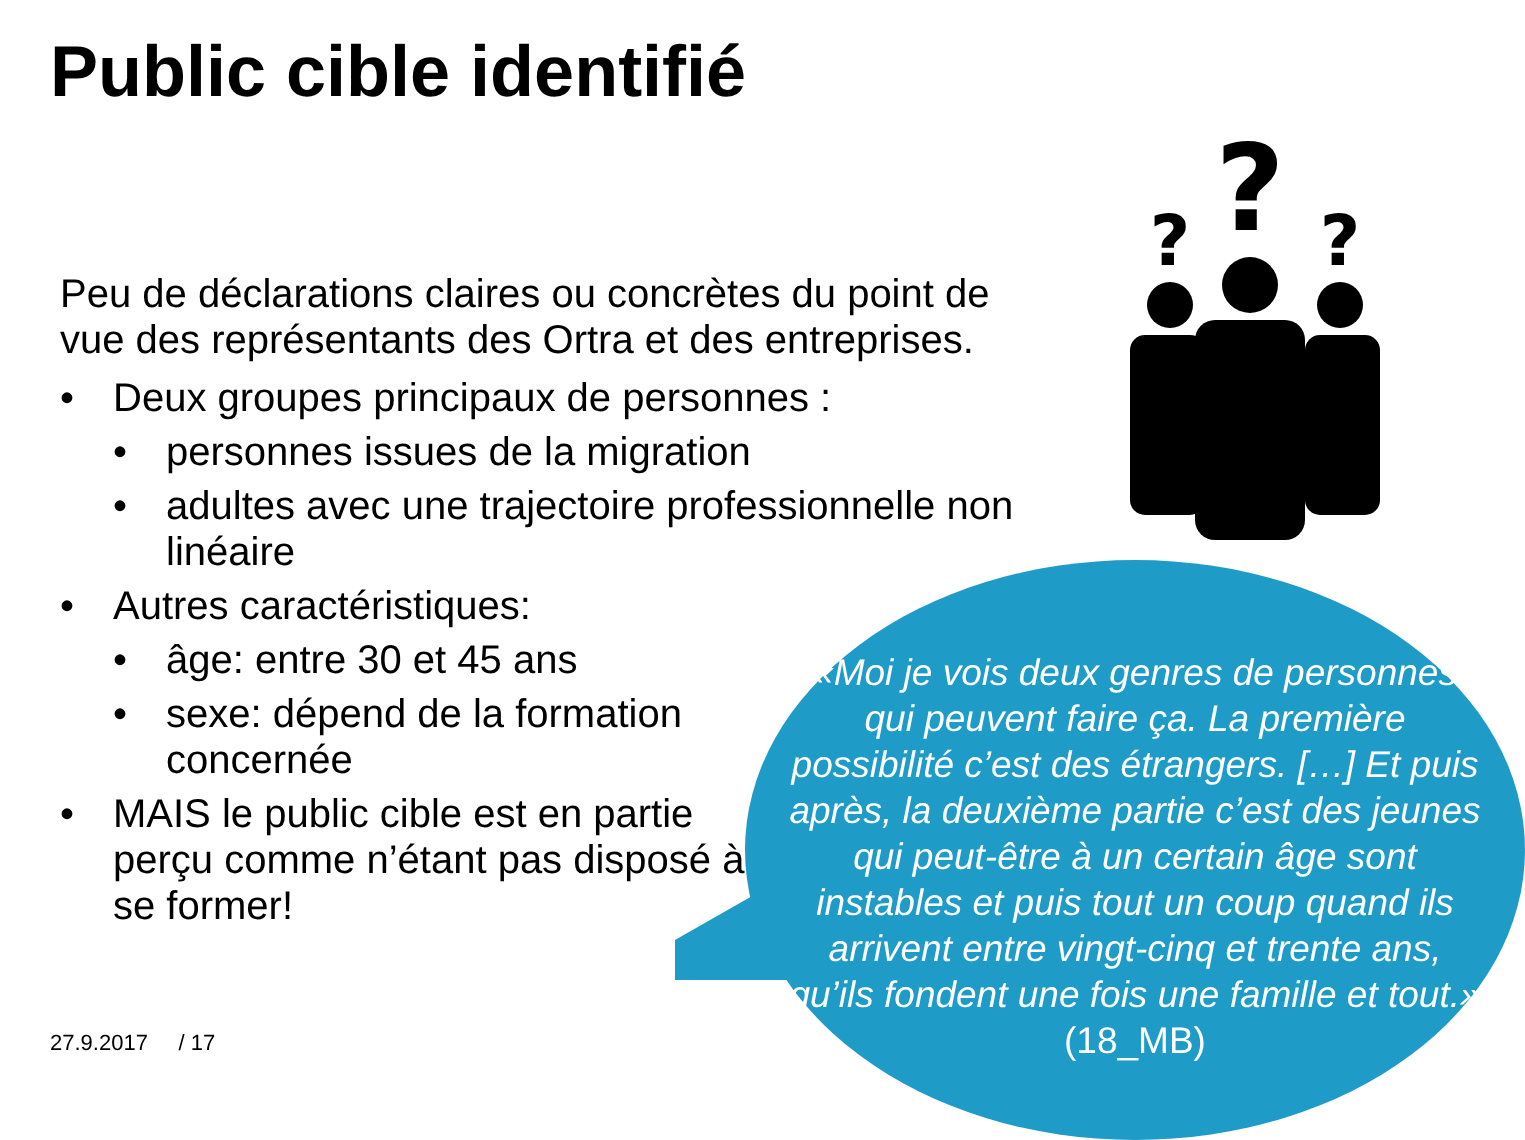Public cible identifié
?
?
?
Peu de déclarations claires ou concrètes du point de vue des représentants des Ortra et des entreprises.
• Deux groupes principaux de personnes :
• personnes issues de la migration
• adultes avec une trajectoire professionnelle non linéaire
• Autres caractéristiques:
• âge: entre 30 et 45 ans
• sexe: dépend de la formation concernée
• MAIS le public cible est en partie perçu comme n’étant pas disposé à se former!
«Moi je vois deux genres de personnes qui peuvent faire ça. La première possibilité c’est des étrangers. […] Et puis après, la deuxième partie c’est des jeunes qui peut-être à un certain âge sont instables et puis tout un coup quand ils arrivent entre vingt-cinq et trente ans, qu’ils fondent une fois une famille et tout.» (18_MB)
27.9.2017 / 17